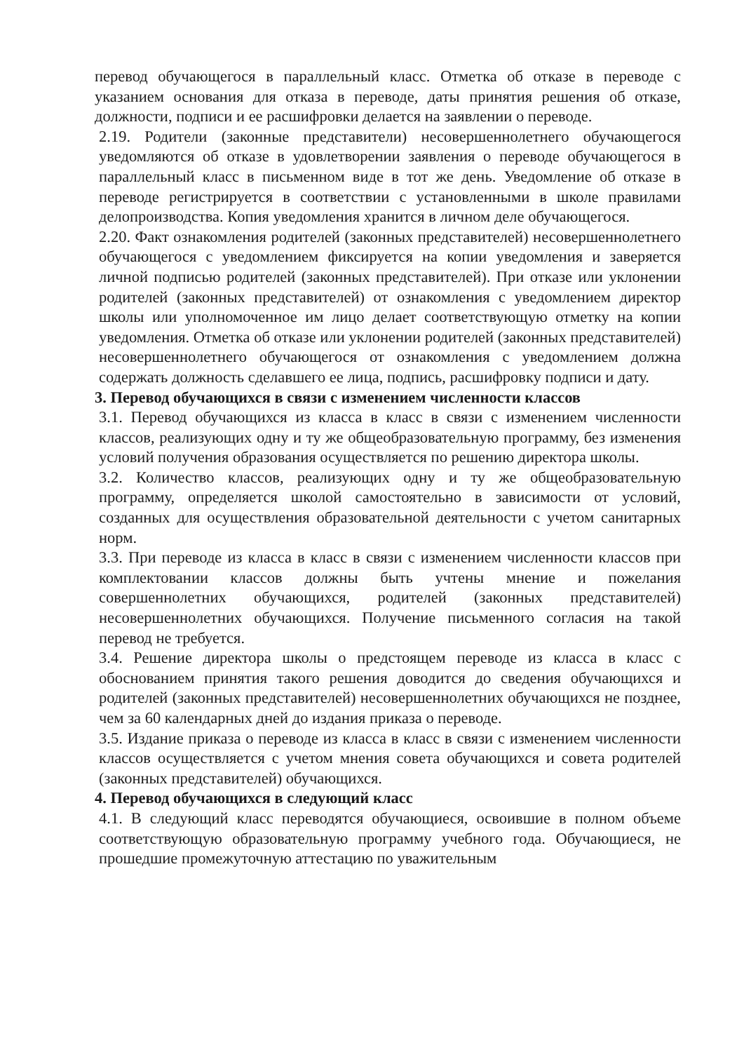перевод обучающегося в параллельный класс. Отметка об отказе в переводе с указанием основания для отказа в переводе, даты принятия решения об отказе, должности, подписи и ее расшифровки делается на заявлении о переводе.
2.19. Родители (законные представители) несовершеннолетнего обучающегося уведомляются об отказе в удовлетворении заявления о переводе обучающегося в параллельный класс в письменном виде в тот же день. Уведомление об отказе в переводе регистрируется в соответствии с установленными в школе правилами делопроизводства. Копия уведомления хранится в личном деле обучающегося.
2.20. Факт ознакомления родителей (законных представителей) несовершеннолетнего обучающегося с уведомлением фиксируется на копии уведомления и заверяется личной подписью родителей (законных представителей). При отказе или уклонении родителей (законных представителей) от ознакомления с уведомлением директор школы или уполномоченное им лицо делает соответствующую отметку на копии уведомления. Отметка об отказе или уклонении родителей (законных представителей) несовершеннолетнего обучающегося от ознакомления с уведомлением должна содержать должность сделавшего ее лица, подпись, расшифровку подписи и дату.
3. Перевод обучающихся в связи с изменением численности классов
3.1. Перевод обучающихся из класса в класс в связи с изменением численности классов, реализующих одну и ту же общеобразовательную программу, без изменения условий получения образования осуществляется по решению директора школы.
3.2. Количество классов, реализующих одну и ту же общеобразовательную программу, определяется школой самостоятельно в зависимости от условий, созданных для осуществления образовательной деятельности с учетом санитарных норм.
3.3. При переводе из класса в класс в связи с изменением численности классов при комплектовании классов должны быть учтены мнение и пожелания совершеннолетних обучающихся, родителей (законных представителей) несовершеннолетних обучающихся. Получение письменного согласия на такой перевод не требуется.
3.4. Решение директора школы о предстоящем переводе из класса в класс с обоснованием принятия такого решения доводится до сведения обучающихся и родителей (законных представителей) несовершеннолетних обучающихся не позднее, чем за 60 календарных дней до издания приказа о переводе.
3.5. Издание приказа о переводе из класса в класс в связи с изменением численности классов осуществляется с учетом мнения совета обучающихся и совета родителей (законных представителей) обучающихся.
4. Перевод обучающихся в следующий класс
4.1. В следующий класс переводятся обучающиеся, освоившие в полном объеме соответствующую образовательную программу учебного года. Обучающиеся, не прошедшие промежуточную аттестацию по уважительным